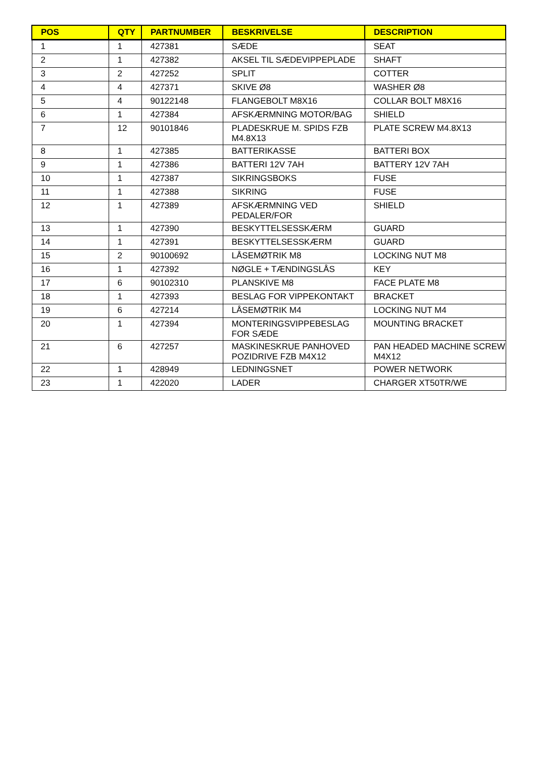| POS | QTY | PARTNUMBER | BESKRIVELSE | DESCRIPTION |
| --- | --- | --- | --- | --- |
| 1 | 1 | 427381 | SÆDE | SEAT |
| 2 | 1 | 427382 | AKSEL TIL SÆDEVIPPEPLADE | SHAFT |
| 3 | 2 | 427252 | SPLIT | COTTER |
| 4 | 4 | 427371 | SKIVE Ø8 | WASHER Ø8 |
| 5 | 4 | 90122148 | FLANGEBOLT M8X16 | COLLAR BOLT M8X16 |
| 6 | 1 | 427384 | AFSKÆRMNING MOTOR/BAG | SHIELD |
| 7 | 12 | 90101846 | PLADESKRUE M. SPIDS FZB M4.8X13 | PLATE SCREW M4.8X13 |
| 8 | 1 | 427385 | BATTERIKASSE | BATTERI BOX |
| 9 | 1 | 427386 | BATTERI 12V 7AH | BATTERY 12V 7AH |
| 10 | 1 | 427387 | SIKRINGSBOKS | FUSE |
| 11 | 1 | 427388 | SIKRING | FUSE |
| 12 | 1 | 427389 | AFSKÆRMNING VED PEDALER/FOR | SHIELD |
| 13 | 1 | 427390 | BESKYTTELSESSKÆRM | GUARD |
| 14 | 1 | 427391 | BESKYTTELSESSKÆRM | GUARD |
| 15 | 2 | 90100692 | LÅSEMØTRIK M8 | LOCKING NUT M8 |
| 16 | 1 | 427392 | NØGLE + TÆNDINGSLÅS | KEY |
| 17 | 6 | 90102310 | PLANSKIVE M8 | FACE PLATE M8 |
| 18 | 1 | 427393 | BESLAG FOR VIPPEKONTAKT | BRACKET |
| 19 | 6 | 427214 | LÅSEMØTRIK M4 | LOCKING NUT M4 |
| 20 | 1 | 427394 | MONTERINGSVIPPEBESLAG FOR SÆDE | MOUNTING BRACKET |
| 21 | 6 | 427257 | MASKINESKRUE PANHOVED POZIDRIVE FZB M4X12 | PAN HEADED MACHINE SCREW M4X12 |
| 22 | 1 | 428949 | LEDNINGSNET | POWER NETWORK |
| 23 | 1 | 422020 | LADER | CHARGER XT50TR/WE |